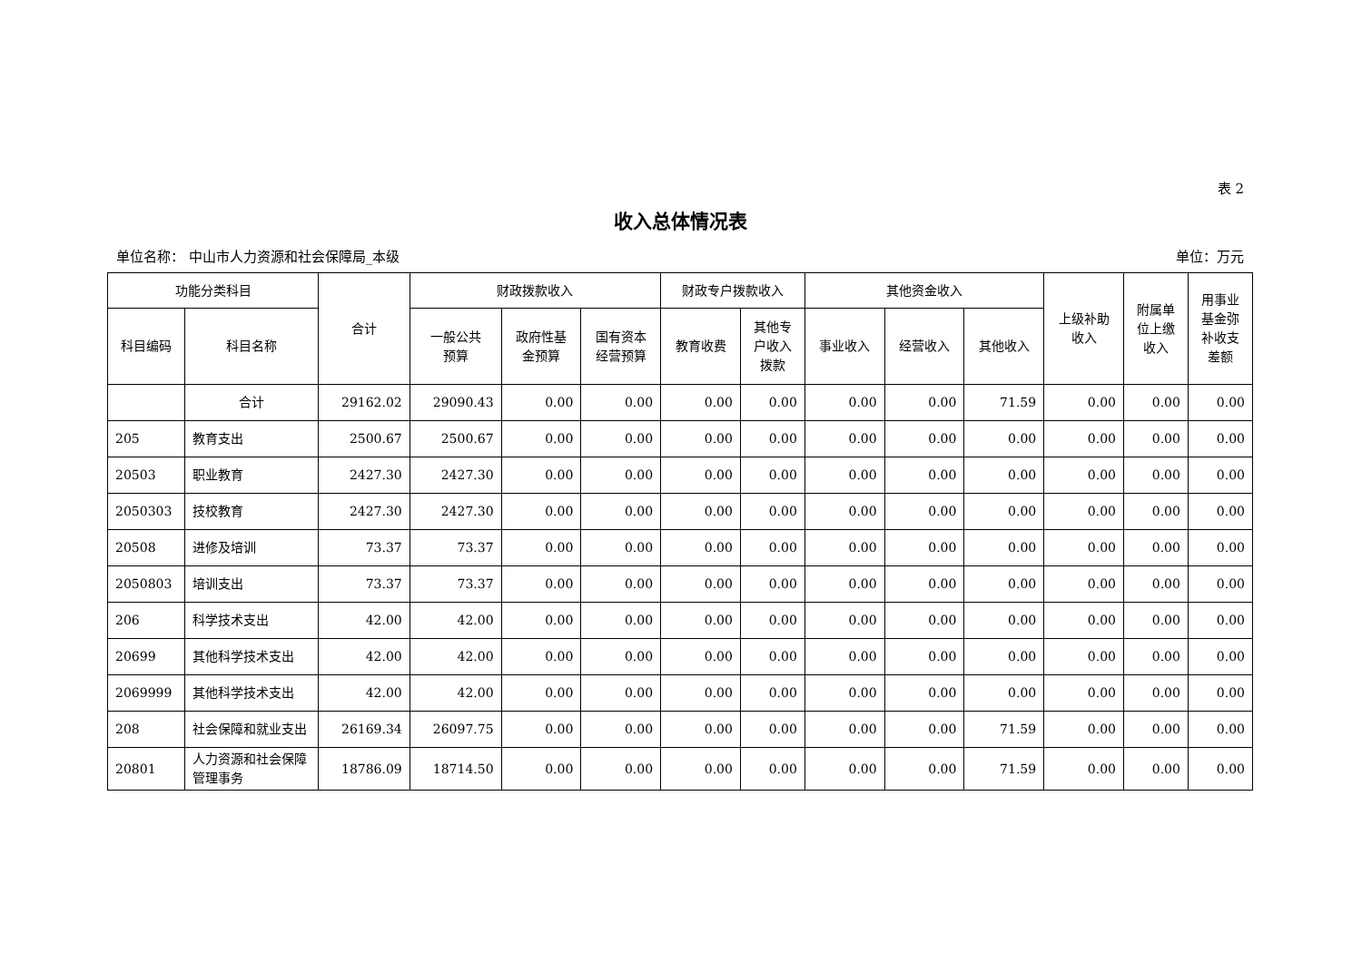表 2
收入总体情况表
单位名称： 中山市人力资源和社会保障局_本级 单位：万元
| 功能分类科目 | | 合计 | 财政拨款收入 | | | 财政专户拨款收入 | | 其他资金收入 | | | 上级补助 收入 | 附属单 位上缴 收入 | 用事业 基金弥 补收支 差额 |
| --- | --- | --- | --- | --- | --- | --- | --- | --- | --- | --- | --- | --- | --- |
| 科目编码 | 科目名称 | | 一般公共 预算 | 政府性基 金预算 | 国有资本 经营预算 | 教育收费 | 其他专 户收入 拨款 | 事业收入 | 经营收入 | 其他收入 | | | |
| | 合计 | 29162.02 | 29090.43 | 0.00 | 0.00 | 0.00 | 0.00 | 0.00 | 0.00 | 71.59 | 0.00 | 0.00 | 0.00 |
| 205 | 教育支出 | 2500.67 | 2500.67 | 0.00 | 0.00 | 0.00 | 0.00 | 0.00 | 0.00 | 0.00 | 0.00 | 0.00 | 0.00 |
| 20503 | 职业教育 | 2427.30 | 2427.30 | 0.00 | 0.00 | 0.00 | 0.00 | 0.00 | 0.00 | 0.00 | 0.00 | 0.00 | 0.00 |
| 2050303 | 技校教育 | 2427.30 | 2427.30 | 0.00 | 0.00 | 0.00 | 0.00 | 0.00 | 0.00 | 0.00 | 0.00 | 0.00 | 0.00 |
| 20508 | 进修及培训 | 73.37 | 73.37 | 0.00 | 0.00 | 0.00 | 0.00 | 0.00 | 0.00 | 0.00 | 0.00 | 0.00 | 0.00 |
| 2050803 | 培训支出 | 73.37 | 73.37 | 0.00 | 0.00 | 0.00 | 0.00 | 0.00 | 0.00 | 0.00 | 0.00 | 0.00 | 0.00 |
| 206 | 科学技术支出 | 42.00 | 42.00 | 0.00 | 0.00 | 0.00 | 0.00 | 0.00 | 0.00 | 0.00 | 0.00 | 0.00 | 0.00 |
| 20699 | 其他科学技术支出 | 42.00 | 42.00 | 0.00 | 0.00 | 0.00 | 0.00 | 0.00 | 0.00 | 0.00 | 0.00 | 0.00 | 0.00 |
| 2069999 | 其他科学技术支出 | 42.00 | 42.00 | 0.00 | 0.00 | 0.00 | 0.00 | 0.00 | 0.00 | 0.00 | 0.00 | 0.00 | 0.00 |
| 208 | 社会保障和就业支出 | 26169.34 | 26097.75 | 0.00 | 0.00 | 0.00 | 0.00 | 0.00 | 0.00 | 71.59 | 0.00 | 0.00 | 0.00 |
| 20801 | 人力资源和社会保障管理事务 | 18786.09 | 18714.50 | 0.00 | 0.00 | 0.00 | 0.00 | 0.00 | 0.00 | 71.59 | 0.00 | 0.00 | 0.00 |